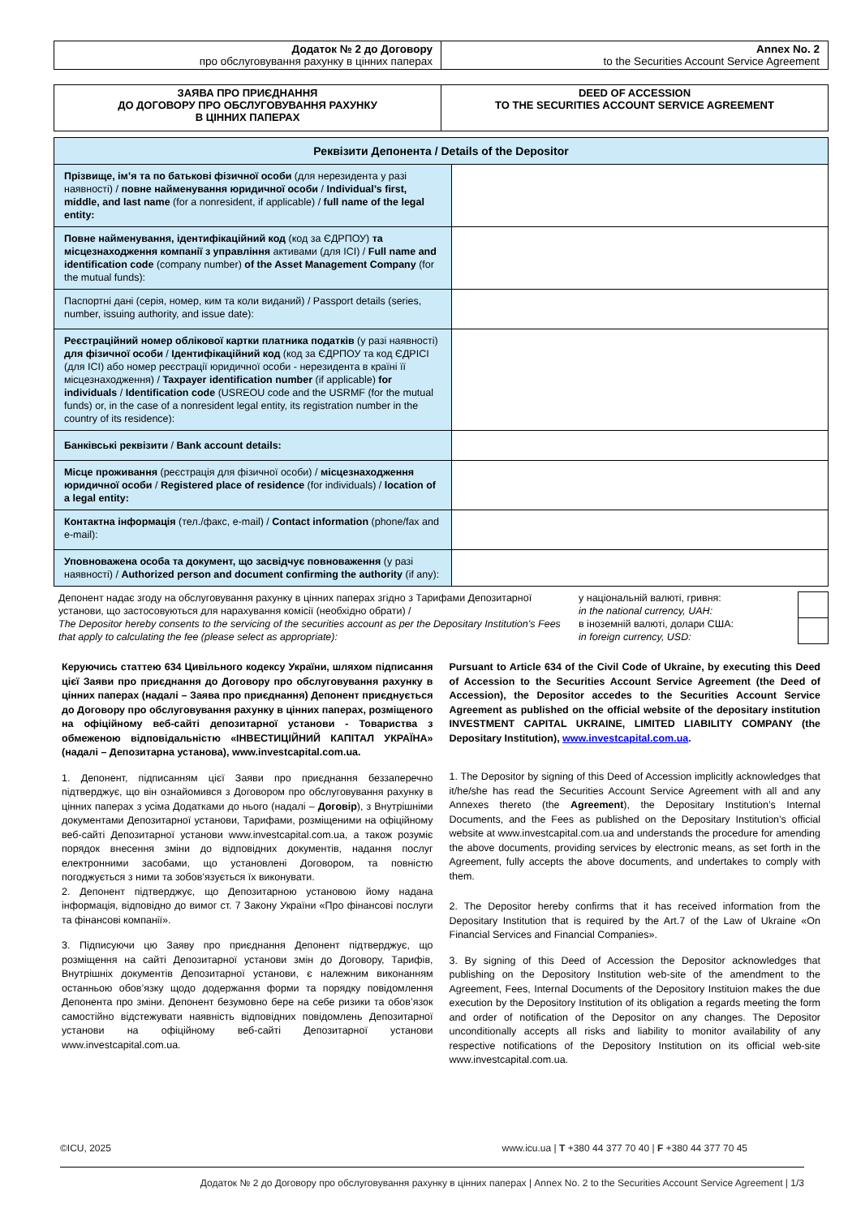| Додаток № 2 до Договору про обслуговування рахунку в цінних паперах | Annex No. 2 to the Securities Account Service Agreement |
| ЗАЯВА ПРО ПРИЄДНАННЯ ДО ДОГОВОРУ ПРО ОБСЛУГОВУВАННЯ РАХУНКУ В ЦІННИХ ПАПЕРАХ | DEED OF ACCESSION TO THE SECURITIES ACCOUNT SERVICE AGREEMENT |
| Реквізити Депонента / Details of the Depositor | |
| --- | --- |
| Прізвище, ім’я та по батькові фізичної особи (для нерезидента у разі наявності) / повне найменування юридичної особи / Individual’s first, middle, and last name (for a nonresident, if applicable) / full name of the legal entity: | |
| Повне найменування, ідентифікаційний код (код за ЄДРПОУ) та місцезнаходження компанії з управління активами (для ІСІ) / Full name and identification code (company number) of the Asset Management Company (for the mutual funds): | |
| Паспортні дані (серія, номер, ким та коли виданий) / Passport details (series, number, issuing authority, and issue date): | |
| Реєстраційний номер облікової картки платника податків (у разі наявності) для фізичної особи / Ідентифікаційний код (код за ЄДРПОУ та код ЄДРІСІ (для ІСІ) або номер реєстрації юридичної особи - нерезидента в країні її місцезнаходження) / Taxpayer identification number (if applicable) for individuals / Identification code (USREOU code and the USRMF (for the mutual funds) or, in the case of a nonresident legal entity, its registration number in the country of its residence): | |
| Банківські реквізити / Bank account details: | |
| Місце проживання (реєстрація для фізичної особи) / місцезнаходження юридичної особи / Registered place of residence (for individuals) / location of a legal entity: | |
| Контактна інформація (тел./факс, e-mail) / Contact information (phone/fax and e-mail): | |
| Уповноважена особа та документ, що засвідчує повноваження (у разі наявності) / Authorized person and document confirming the authority (if any): | |
Депонент надає згоду на обслуговування рахунку в цінних паперах згідно з Тарифами Депозитарної установи, що застосовуються для нарахування комісії (необхідно обрати) /
The Depositor hereby consents to the servicing of the securities account as per the Depositary Institution’s Fees that apply to calculating the fee (please select as appropriate):
у національній валюті, гривня:
in the national currency, UAH:
в іноземній валюті, долари США:
in foreign currency, USD:
Керуючись статтею 634 Цивільного кодексу України, шляхом підписання цієї Заяви про приєднання до Договору про обслуговування рахунку в цінних паперах (надалі – Заява про приєднання) Депонент приєднується до Договору про обслуговування рахунку в цінних паперах, розміщеного на офіційному веб-сайті депозитарної установи - Товариства з обмеженою відповідальністю «ІНВЕСТИЦІЙНИЙ КАПІТАЛ УКРАЇНА» (надалі – Депозитарна установа), www.investcapital.com.ua.
1. Депонент, підписанням цієї Заяви про приєднання беззаперечно підтверджує, що він ознайомився з Договором про обслуговування рахунку в цінних паперах з усіма Додатками до нього (надалі – Договір), з Внутрішніми документами Депозитарної установи, Тарифами, розміщеними на офіційному веб-сайті Депозитарної установи www.investcapital.com.ua, а також розуміє порядок внесення зміни до відповідних документів, надання послуг електронними засобами, що установлені Договором, та повністю погоджується з ними та зобов’язується їх виконувати.
2. Депонент підтверджує, що Депозитарною установою йому надана інформація, відповідно до вимог ст. 7 Закону України «Про фінансові послуги та фінансові компанії».
3. Підписуючи цю Заяву про приєднання Депонент підтверджує, що розміщення на сайті Депозитарної установи змін до Договору, Тарифів, Внутрішніх документів Депозитарної установи, є належним виконанням останньою обов’язку щодо додержання форми та порядку повідомлення Депонента про зміни. Депонент безумовно бере на себе ризики та обов’язок самостійно відстежувати наявність відповідних повідомлень Депозитарної установи на офіційному веб-сайті Депозитарної установи www.investcapital.com.ua.
Pursuant to Article 634 of the Civil Code of Ukraine, by executing this Deed of Accession to the Securities Account Service Agreement (the Deed of Accession), the Depositor accedes to the Securities Account Service Agreement as published on the official website of the depositary institution INVESTMENT CAPITAL UKRAINE, LIMITED LIABILITY COMPANY (the Depositary Institution), www.investcapital.com.ua.
1. The Depositor by signing of this Deed of Accession implicitly acknowledges that it/he/she has read the Securities Account Service Agreement with all and any Annexes thereto (the Agreement), the Depositary Institution’s Internal Documents, and the Fees as published on the Depositary Institution’s official website at www.investcapital.com.ua and understands the procedure for amending the above documents, providing services by electronic means, as set forth in the Agreement, fully accepts the above documents, and undertakes to comply with them.
2. The Depositor hereby confirms that it has received information from the Depositary Institution that is required by the Art.7 of the Law of Ukraine «On Financial Services and Financial Companies».
3. By signing of this Deed of Accession the Depositor acknowledges that publishing on the Depository Institution web-site of the amendment to the Agreement, Fees, Internal Documents of the Depository Instituion makes the due execution by the Depository Institution of its obligation a regards meeting the form and order of notification of the Depositor on any changes. The Depositor unconditionally accepts all risks and liability to monitor availability of any respective notifications of the Depository Institution on its official web-site www.investcapital.com.ua.
©ICU, 2025 www.icu.ua | T +380 44 377 70 40 | F +380 44 377 70 45
Додаток № 2 до Договору про обслуговування рахунку в цінних паперах | Annex No. 2 to the Securities Account Service Agreement | 1/3